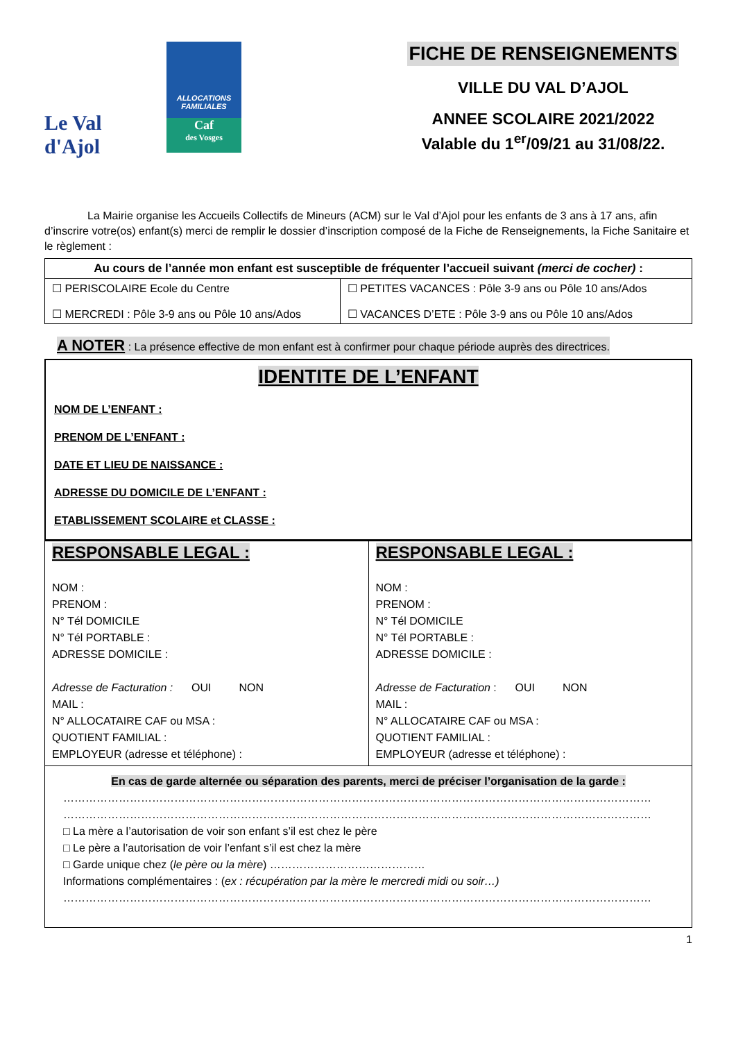Le Val
d'Ajol
ALLOCATIONS
FAMILIALES
Caf
des Vosges
FICHE DE RENSEIGNEMENTS
VILLE DU VAL D’AJOL
ANNEE SCOLAIRE 2021/2022
Valable du 1<sup>er</sup>/09/21 au 31/08/22.
La Mairie organise les Accueils Collectifs de Mineurs (ACM) sur le Val d’Ajol pour les enfants de 3 ans à 17 ans, afin d’inscrire votre(os) enfant(s) merci de remplir le dossier d’inscription composé de la Fiche de Renseignements, la Fiche Sanitaire et le règlement :
| Au cours de l’année mon enfant est susceptible de fréquenter l’accueil suivant (merci de cocher) : | |
| --- | --- |
| ☐ PERISCOLAIRE Ecole du Centre ☐ MERCREDI : Pôle 3-9 ans ou Pôle 10 ans/Ados | ☐ PETITES VACANCES : Pôle 3-9 ans ou Pôle 10 ans/Ados ☐ VACANCES D’ETE : Pôle 3-9 ans ou Pôle 10 ans/Ados |
A NOTER : La présence effective de mon enfant est à confirmer pour chaque période auprès des directrices.
IDENTITE DE L’ENFANT
NOM DE L’ENFANT :
PRENOM DE L’ENFANT :
DATE ET LIEU DE NAISSANCE :
ADRESSE DU DOMICILE DE L’ENFANT :
ETABLISSEMENT SCOLAIRE et CLASSE :
| RESPONSABLE LEGAL : NOM : PRENOM : N° Tél DOMICILE N° Tél PORTABLE : ADRESSE DOMICILE : Adresse de Facturation : OUI NON MAIL : N° ALLOCATAIRE CAF ou MSA : QUOTIENT FAMILIAL : EMPLOYEUR (adresse et téléphone) : | RESPONSABLE LEGAL : NOM : PRENOM : N° Tél DOMICILE N° Tél PORTABLE : ADRESSE DOMICILE : Adresse de Facturation : OUI NON MAIL : N° ALLOCATAIRE CAF ou MSA : QUOTIENT FAMILIAL : EMPLOYEUR (adresse et téléphone) : |
| En cas de garde alternée ou séparation des parents, merci de préciser l’organisation de la garde : …………………………………………………………………………………………………………………………………………… …………………………………………………………………………………………………………………………………………… □ La mère a l’autorisation de voir son enfant s’il est chez le père □ Le père a l’autorisation de voir l’enfant s’il est chez la mère □ Garde unique chez ( le père ou la mère ) …………………………………… Informations complémentaires : ( ex : récupération par la mère le mercredi midi ou soir…) …………………………………………………………………………………………………………………………………………… | |
1